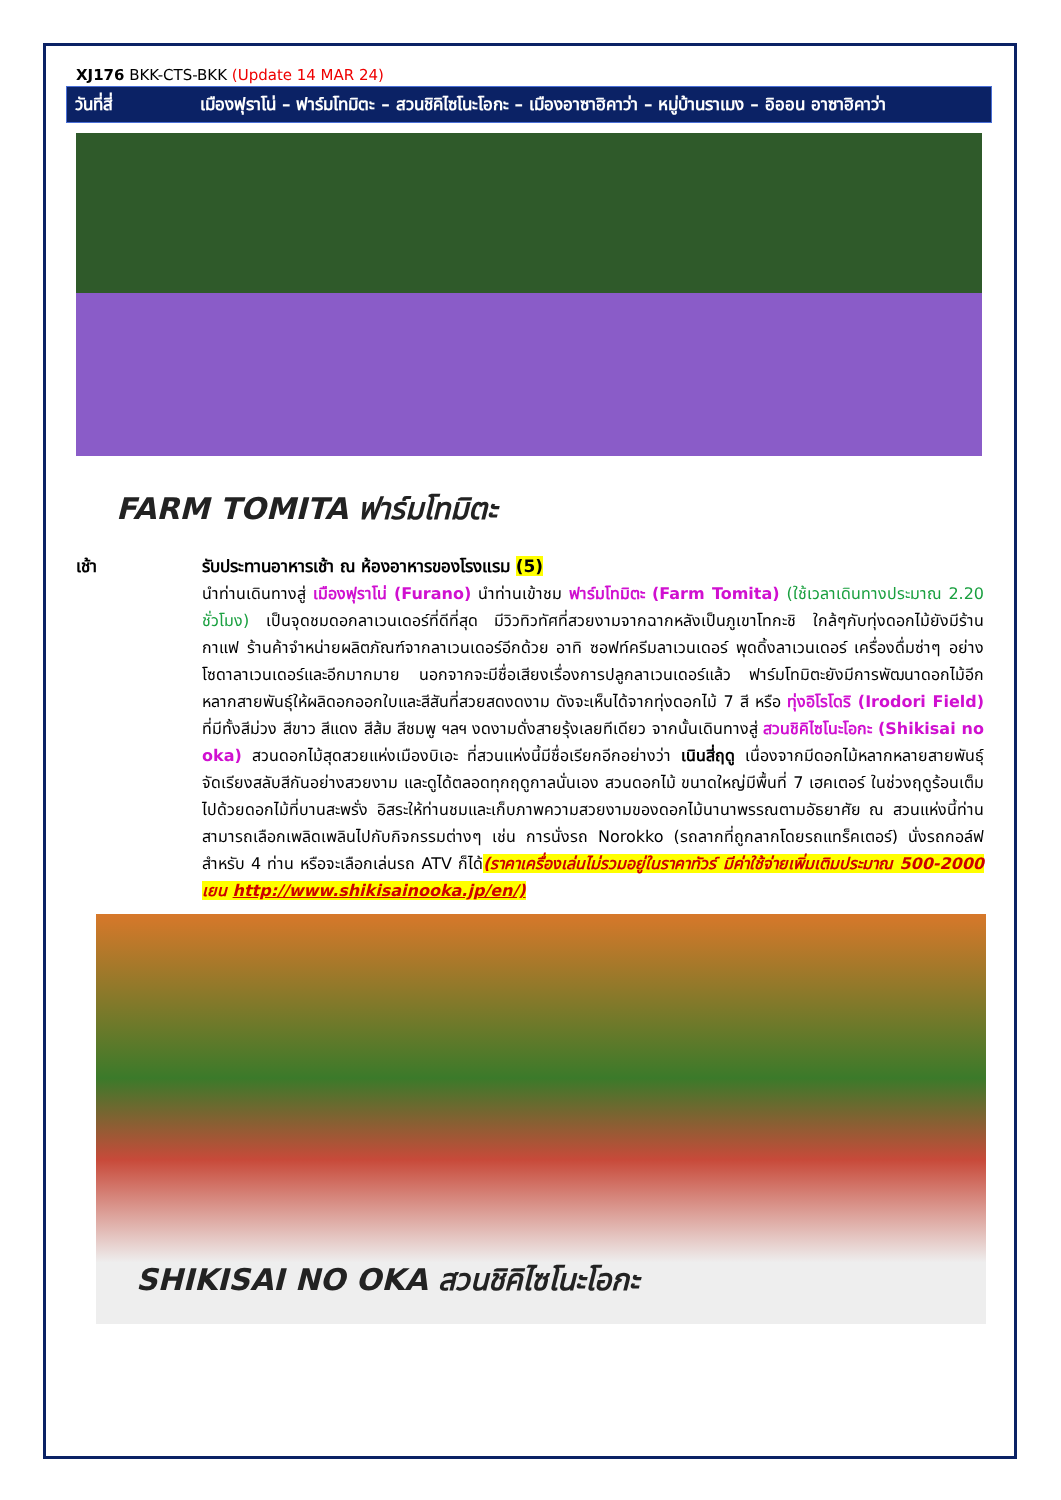XJ176 BKK-CTS-BKK (Update 14 MAR 24)
วันที่สี่ เมืองฟุราโน่ – ฟาร์มโทมิตะ – สวนชิคิไซโนะโอกะ – เมืองอาซาฮิคาว่า – หมู่บ้านราเมง – อิออน อาซาฮิคาว่า
FARM TOMITA ฟาร์มโทมิตะ
เช้า รับประทานอาหารเช้า ณ ห้องอาหารของโรงแรม (5)
นำท่านเดินทางสู่ เมืองฟุราโน่ (Furano) นำท่านเข้าชม ฟาร์มโทมิตะ (Farm Tomita) (ใช้เวลาเดินทางประมาณ 2.20 ชั่วโมง) เป็นจุดชมดอกลาเวนเดอร์ที่ดีที่สุด มีวิวทิวทัศที่สวยงามจากฉากหลังเป็นภูเขาโทกะชิ ใกล้ๆกับทุ่งดอกไม้ยังมีร้านกาแฟ ร้านค้าจำหน่ายผลิตภัณฑ์จากลาเวนเดอร์อีกด้วย อาทิ ซอฟท์ครีมลาเวนเดอร์ พุดดิ้งลาเวนเดอร์ เครื่องดื่มซ่าๆ อย่างโซดาลาเวนเดอร์และอีกมากมาย นอกจากจะมีชื่อเสียงเรื่องการปลูกลาเวนเดอร์แล้ว ฟาร์มโทมิตะยังมีการพัฒนาดอกไม้อีกหลากสายพันธุ์ให้ผลิดอกออกใบและสีสันที่สวยสดงดงาม ดังจะเห็นได้จากทุ่งดอกไม้ 7 สี หรือ ทุ่งอิโรโดริ (Irodori Field) ที่มีทั้งสีม่วง สีขาว สีแดง สีส้ม สีชมพู ฯลฯ งดงามดั่งสายรุ้งเลยทีเดียว จากนั้นเดินทางสู่ สวนชิคิไซโนะโอกะ (Shikisai no oka) สวนดอกไม้สุดสวยแห่งเมืองบิเอะ ที่สวนแห่งนี้มีชื่อเรียกอีกอย่างว่า เนินสี่ฤดู เนื่องจากมีดอกไม้หลากหลายสายพันธุ์จัดเรียงสลับสีกันอย่างสวยงาม และดูได้ตลอดทุกฤดูกาลนั่นเอง สวนดอกไม้ ขนาดใหญ่มีพื้นที่ 7 เฮคเตอร์ ในช่วงฤดูร้อนเต็มไปด้วยดอกไม้ที่บานสะพรั่ง อิสระให้ท่านชมและเก็บภาพความสวยงามของดอกไม้นานาพรรณตามอัธยาศัย ณ สวนแห่งนี้ท่านสามารถเลือกเพลิดเพลินไปกับกิจกรรมต่างๆ เช่น การนั่งรถ Norokko (รถลากที่ถูกลากโดยรถแทร็คเตอร์) นั่งรถกอล์ฟสำหรับ 4 ท่าน หรือจะเลือกเล่นรถ ATV ก็ได้(ราคาเครื่องเล่นไม่รวมอยู่ในราคาทัวร์ มีค่าใช้จ่ายเพิ่มเติมประมาณ 500-2000 เยน http://www.shikisainooka.jp/en/)
SHIKISAI NO OKA สวนชิคิไซโนะโอกะ